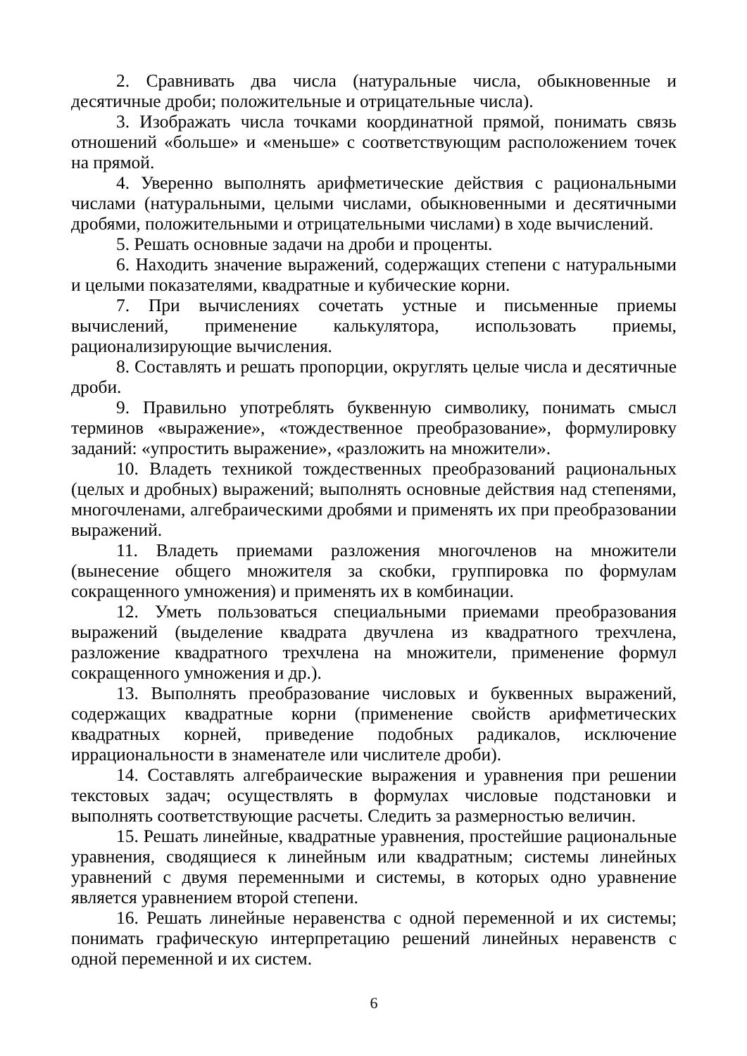2. Сравнивать два числа (натуральные числа, обыкновенные и десятичные дроби; положительные и отрицательные числа).
3. Изображать числа точками координатной прямой, понимать связь отношений «больше» и «меньше» с соответствующим расположением точек на прямой.
4. Уверенно выполнять арифметические действия с рациональными числами (натуральными, целыми числами, обыкновенными и десятичными дробями, положительными и отрицательными числами) в ходе вычислений.
5. Решать основные задачи на дроби и проценты.
6. Находить значение выражений, содержащих степени с натуральными и целыми показателями, квадратные и кубические корни.
7. При вычислениях сочетать устные и письменные приемы вычислений, применение калькулятора, использовать приемы, рационализирующие вычисления.
8. Составлять и решать пропорции, округлять целые числа и десятичные дроби.
9. Правильно употреблять буквенную символику, понимать смысл терминов «выражение», «тождественное преобразование», формулировку заданий: «упростить выражение», «разложить на множители».
10. Владеть техникой тождественных преобразований рациональных (целых и дробных) выражений; выполнять основные действия над степенями, многочленами, алгебраическими дробями и применять их при преобразовании выражений.
11. Владеть приемами разложения многочленов на множители (вынесение общего множителя за скобки, группировка по формулам сокращенного умножения) и применять их в комбинации.
12. Уметь пользоваться специальными приемами преобразования выражений (выделение квадрата двучлена из квадратного трехчлена, разложение квадратного трехчлена на множители, применение формул сокращенного умножения и др.).
13. Выполнять преобразование числовых и буквенных выражений, содержащих квадратные корни (применение свойств арифметических квадратных корней, приведение подобных радикалов, исключение иррациональности в знаменателе или числителе дроби).
14. Составлять алгебраические выражения и уравнения при решении текстовых задач; осуществлять в формулах числовые подстановки и выполнять соответствующие расчеты. Следить за размерностью величин.
15. Решать линейные, квадратные уравнения, простейшие рациональные уравнения, сводящиеся к линейным или квадратным; системы линейных уравнений с двумя переменными и системы, в которых одно уравнение является уравнением второй степени.
16. Решать линейные неравенства с одной переменной и их системы; понимать графическую интерпретацию решений линейных неравенств с одной переменной и их систем.
6